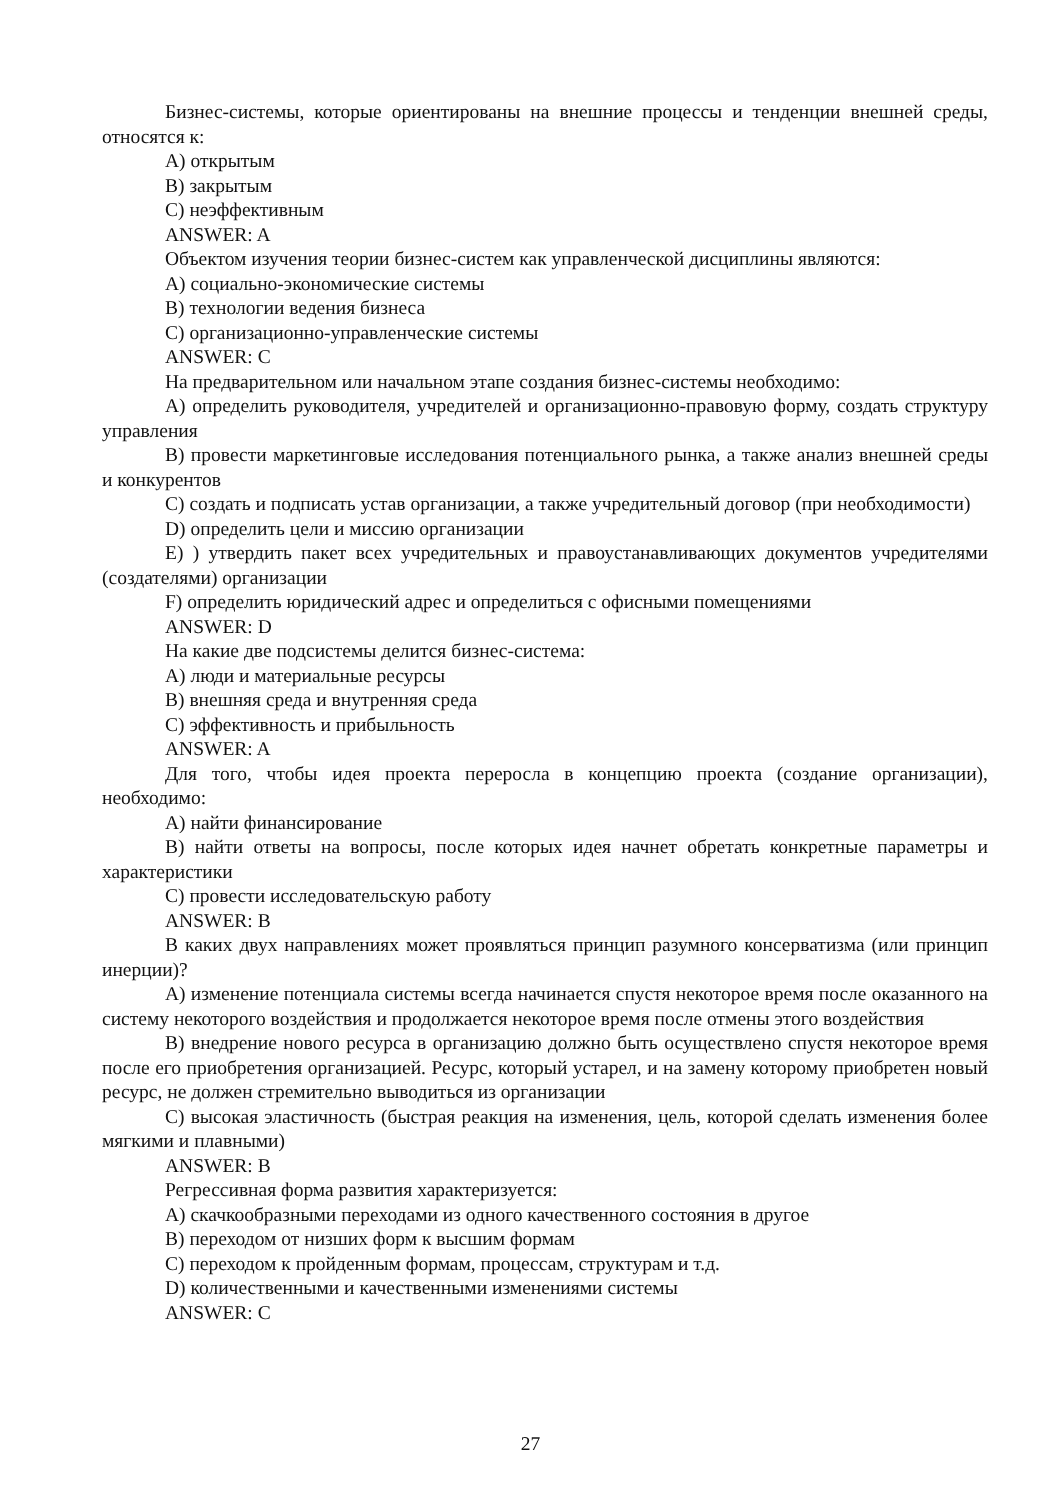Бизнес-системы, которые ориентированы на внешние процессы и тенденции внешней среды, относятся к:
A) открытым
B) закрытым
C) неэффективным
ANSWER: A
Объектом изучения теории бизнес-систем как управленческой дисциплины являются:
A) социально-экономические системы
B) технологии ведения бизнеса
C) организационно-управленческие системы
ANSWER: C
На предварительном или начальном этапе создания бизнес-системы необходимо:
A) определить руководителя, учредителей и организационно-правовую форму, создать структуру управления
B) провести маркетинговые исследования потенциального рынка, а также анализ внешней среды и конкурентов
C) создать и подписать устав организации, а также учредительный договор (при необходимости)
D) определить цели и миссию организации
E) ) утвердить пакет всех учредительных и правоустанавливающих документов учредителями (создателями) организации
F) определить юридический адрес и определиться с офисными помещениями
ANSWER: D
На какие две подсистемы делится бизнес-система:
A) люди и материальные ресурсы
B) внешняя среда и внутренняя среда
C) эффективность и прибыльность
ANSWER: A
Для того, чтобы идея проекта переросла в концепцию проекта (создание организации), необходимо:
A) найти финансирование
B) найти ответы на вопросы, после которых идея начнет обретать конкретные параметры и характеристики
C) провести исследовательскую работу
ANSWER: B
В каких двух направлениях может проявляться принцип разумного консерватизма (или принцип инерции)?
A) изменение потенциала системы всегда начинается спустя некоторое время после оказанного на систему некоторого воздействия и продолжается некоторое время после отмены этого воздействия
B) внедрение нового ресурса в организацию должно быть осуществлено спустя некоторое время после его приобретения организацией. Ресурс, который устарел, и на замену которому приобретен новый ресурс, не должен стремительно выводиться из организации
C) высокая эластичность (быстрая реакция на изменения, цель, которой сделать изменения более мягкими и плавными)
ANSWER: B
Регрессивная форма развития характеризуется:
A) скачкообразными переходами из одного качественного состояния в другое
B) переходом от низших форм к высшим формам
C) переходом к пройденным формам, процессам, структурам и т.д.
D) количественными и качественными изменениями системы
ANSWER: C
27